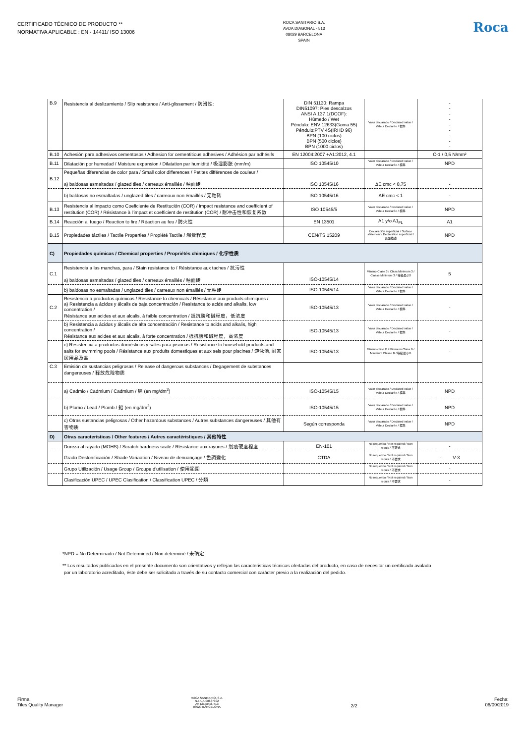CERTIFICADO TÉCNICO DE PRODUCTO **
NORMATIVA APLICABLE : EN - 14411/ ISO 13006
ROCA SANITARIO S.A.
AVDA DIAGONAL - 513
08029 BARCELONA
SPAIN
Roca
| B.9 | Resistencia al deslizamiento / Slip resistance / Anti-glissement / 防滑性: | DIN 51130: Rampa DIN51097: Pies descalzos ANSI A 137.1(DCOF): Húmedo / Wet Péndulo: ENV 12633(Goma 55) Péndulo:PTV 4S(IRHD 96) BPN (100 ciclos) BPN (500 ciclos) BPN (1000 ciclos) | Valor declarado / Declared value / Valeur Declarée / 標準 | - - - - - - - - - |
| B.10 | Adhesión para adhesivos cementosos / Adhesion for cementitious adhesives / Adhésion par adhésifs | EN 12004:2007 +A1:2012, 4.1 | | C-1 / 0,5 N/mm² |
| B.11 | Dilatación por humedad / Moisture expansion / Dilatation par humidité / 吸湿膨胀 (mm/m) | ISO 10545/10 | Valor declarado / Declared value / Valeur Declarée / 標準 | NPD |
| B.12 | Pequeñas diferencias de color para / Small color differences / Petites différences de couleur / a) baldosas esmaltadas / glazed tiles / carreaux émaillés / 釉面砖 | ISO 10545/16 | ΔE cmc < 0,75 | - |
| | b) baldosas no esmaltadas / unglazed tiles / carreaux non émaillés / 无釉砖 | ISO 10545/16 | ΔE cmc < 1 | - |
| B.13 | Resistencia al impacto como Coeficiente de Restitución (COR) / Impact resistance and coefficient of restitution (COR) / Résistance à l'impact et coefficient de restitution (COR) / 耐冲击性和恢复系数 | ISO 10545/5 | Valor declarado / Declared value / Valeur Declarée / 標準 | NPD |
| B.14 | Reacción al fuego / Reaction to fire / Réaction au feu / 防火性 | EN 13501 | A1 y/o A1<sub>FL</sub> | A1 |
| B.15 | Propiedades táctiles / Tactile Properties / Propiété Tactile / 觸覺程度 | CEN/TS 15209 | Declaración superficial / Surface statement / Déclaration superficiel / 表面描述 | NPD |
| C) | Propiedades químicas / Chemical properties / Propriétés chimiques / 化学性质 | | | |
| C.1 | Resistencia a las manchas, para / Stain resistance to / Résistance aux taches / 抗污性 a) baldosas esmaltadas / glazed tiles / carreaux émaillés / 釉面砖 | ISO-10545/14 | Mínimo Clase 3 / Class Minimum 3 / Classe Minimum 3 / 等級最小3 | 5 |
| | b) baldosas no esmaltadas / unglazed tiles / carreaux non émaillés / 无釉砖 | ISO-10545/14 | Valor declarado / Declared value / Valeur Declarée / 標準 | - |
| C.2 | Resistencia a productos químicos / Resistance to chemicals / Résistance aux produits chimiques / a) Resistencia a ácidos y álcalis de baja concentración / Resistance to acids and alkalis, low concentration / Résistance aux acides et aux alcalis, à faible concentration / 抵抗酸和碱程度，低浓度 | ISO-10545/13 | Valor declarado / Declared value / Valeur Declarée / 標準 | - |
| | b) Resistencia a ácidos y álcalis de alta concentración / Resistance to acids and alkalis, high concentration / Résistance aux acides et aux alcalis, à forte concentration / 抵抗酸和碱程度，高浓度 | ISO-10545/13 | Valor declarado / Declared value / Valeur Declarée / 標準 | - |
| | c) Resistencia a productos domésticos y sales para piscinas / Resistance to household products and salts for swimming pools / Résistance aux produits domestiques et aux sels pour piscines / 游泳池, 耐家居用品及盐 | ISO-10545/13 | Mínimo clase B / Minimum Class B / Minimum Classe B / 等級最小B | - |
| C.3 | Emisión de sustancias peligrosas / Release of dangerous substances / Degagement de substances dangereuses / 释放危险物质 | | | |
| | a) Cadmio / Cadmium / Cadmium / 镉 (en mg/dm<sup>2</sup>) | ISO-10545/15 | Valor declarado / Declared value / Valeur Declarée / 標準 | NPD |
| | b) Plomo / Lead / Plomb / 鉛 (en mg/dm<sup>2</sup>) | ISO-10545/15 | Valor declarado / Declared value / Valeur Declarée / 標準 | NPD |
| | c) Otras sustancias peligrosas / Other hazardous substances / Autres substances dangereuses / 其他有害物质 | Según corresponda | Valor declarado / Declared value / Valeur Declarée / 標準 | NPD |
| D) | Otras características / Other features / Autres caractéristiques / 其他特性 | | | |
| | Dureza al rayado (MOHS) / Scratch hardness scale / Résistance aux rayures / 划痕硬度程度 | EN-101 | No requerido / Not required / Non requis / 不要求 | - |
| | Grado Destonificación / Shade Variaation / Niveau de denuançage / 色調變化 | CTDA | No requerido / Not required / Non requis / 不要求 | - V-3 |
| | Grupo Utilización / Usage Group / Groupe d'utilisation / 使用範圍 | | No requerido / Not required / Non requis / 不要求 | - |
| | Clasificación UPEC / UPEC Clasification / Classification UPEC / 分類 | | No requerido / Not required / Non requis / 不要求 | - |
*NPD = No Determinado / Not Determined / Non determiné / 未确定
** Los resultados publicados en el presente documento son orientativos y reflejan las caracteristicas técnicas ofertadas del producto, en caso de necesitar un certificado avalado
por un laboratorio acreditado, éste debe ser solicitado a través de su contacto comercial con carácter previo a la realización del pedido.
Firma:
Tiles Quality Manager
ROCA SANITARIO, S.A.
N.I.F. A-08637392
Av. Diagonal, 513
08029 BARCELONA
2/2 Fecha:
06/09/2019